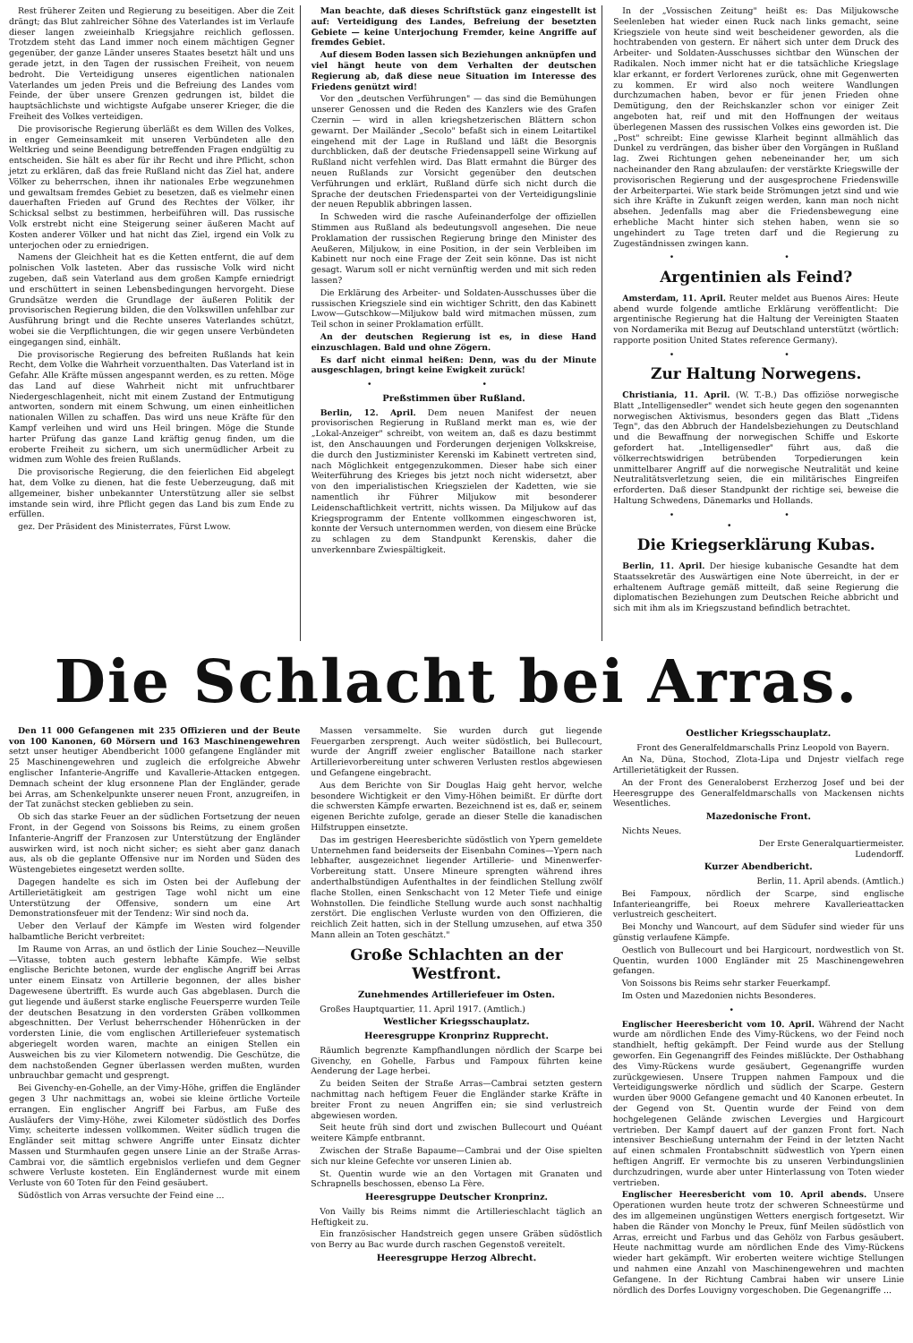Rest früherer Zeiten und Regierung zu beseitigen. Aber die Zeit drängt; das Blut zahlreicher Söhne des Vaterlandes ist im Verlaufe dieser langen zweieinhalb Kriegsjahre reichlich geflossen. Trotzdem steht das Land immer noch einem mächtigen Gegner gegenüber, der ganze Länder unseres Staates besetzt hält und uns gerade jetzt, in den Tagen der russischen Freiheit, von neuem bedroht. Die Verteidigung unseres eigentlichen nationalen Vaterlandes um jeden Preis und die Befreiung des Landes vom Feinde, der über unsere Grenzen gedrungen ist, bildet die hauptsächlichste und wichtigste Aufgabe unserer Krieger, die die Freiheit des Volkes verteidigen.
Die provisorische Regierung überläßt es dem Willen des Volkes, in enger Gemeinsamkeit mit unseren Verbündeten alle den Weltkrieg und seine Beendigung betreffenden Fragen endgültig zu entscheiden. Sie hält es aber für ihr Recht und ihre Pflicht, schon jetzt zu erklären, daß das freie Rußland nicht das Ziel hat, andere Völker zu beherrschen, ihnen ihr nationales Erbe wegzunehmen und gewaltsam fremdes Gebiet zu besetzen, daß es vielmehr einen dauerhaften Frieden auf Grund des Rechtes der Völker, ihr Schicksal selbst zu bestimmen, herbeiführen will. Das russische Volk erstrebt nicht eine Steigerung seiner äußeren Macht auf Kosten anderer Völker und hat nicht das Ziel, irgend ein Volk zu unterjochen oder zu erniedrigen.
Namens der Gleichheit hat es die Ketten entfernt, die auf dem polnischen Volk lasteten. Aber das russische Volk wird nicht zugeben, daß sein Vaterland aus dem großen Kampfe erniedrigt und erschüttert in seinen Lebensbedingungen hervorgeht. Diese Grundsätze werden die Grundlage der äußeren Politik der provisorischen Regierung bilden, die den Volkswillen unfehlbar zur Ausführung bringt und die Rechte unseres Vaterlandes schützt, wobei sie die Verpflichtungen, die wir gegen unsere Verbündeten eingegangen sind, einhält.
Die provisorische Regierung des befreiten Rußlands hat kein Recht, dem Volke die Wahrheit vorzuenthalten. Das Vaterland ist in Gefahr. Alle Kräfte müssen angespannt werden, es zu retten. Möge das Land auf diese Wahrheit nicht mit unfruchtbarer Niedergeschlagenheit, nicht mit einem Zustand der Entmutigung antworten, sondern mit einem Schwung, um einen einheitlichen nationalen Willen zu schaffen. Das wird uns neue Kräfte für den Kampf verleihen und wird uns Heil bringen. Möge die Stunde harter Prüfung das ganze Land kräftig genug finden, um die eroberte Freiheit zu sichern, um sich unermüdlicher Arbeit zu widmen zum Wohle des freien Rußlands.
Die provisorische Regierung, die den feierlichen Eid abgelegt hat, dem Volke zu dienen, hat die feste Ueberzeugung, daß mit allgemeiner, bisher unbekannter Unterstützung aller sie selbst imstande sein wird, ihre Pflicht gegen das Land bis zum Ende zu erfüllen.
gez. Der Präsident des Ministerrates, Fürst Lwow.
Man beachte, daß dieses Schriftstück ganz eingestellt ist auf: Verteidigung des Landes, Befreiung der besetzten Gebiete — keine Unterjochung Fremder, keine Angriffe auf fremdes Gebiet.
Auf diesem Boden lassen sich Beziehungen anknüpfen und viel hängt heute von dem Verhalten der deutschen Regierung ab, daß diese neue Situation im Interesse des Friedens genützt wird!
Vor den „deutschen Verführungen" — das sind die Bemühungen unserer Genossen und die Reden des Kanzlers wie des Grafen Czernin — wird in allen kriegshetzerischen Blättern schon gewarnt. Der Mailänder „Secolo" befaßt sich in einem Leitartikel eingehend mit der Lage in Rußland und läßt die Besorgnis durchblicken, daß der deutsche Friedensappell seine Wirkung auf Rußland nicht verfehlen wird. Das Blatt ermahnt die Bürger des neuen Rußlands zur Vorsicht gegenüber den deutschen Verführungen und erklärt, Rußland dürfe sich nicht durch die Sprache der deutschen Friedenspartei von der Verteidigungslinie der neuen Republik abbringen lassen.
In Schweden wird die rasche Aufeinanderfolge der offiziellen Stimmen aus Rußland als bedeutungsvoll angesehen. Die neue Proklamation der russischen Regierung bringe den Minister des Aeußeren, Miljukow, in eine Position, in der sein Verbleiben im Kabinett nur noch eine Frage der Zeit sein könne. Das ist nicht gesagt. Warum soll er nicht vernünftig werden und mit sich reden lassen?
Die Erklärung des Arbeiter- und Soldaten-Ausschusses über die russischen Kriegsziele sind ein wichtiger Schritt, den das Kabinett Lwow—Gutschkow—Miljukow bald wird mitmachen müssen, zum Teil schon in seiner Proklamation erfüllt.
An der deutschen Regierung ist es, in diese Hand einzuschlagen. Bald und ohne Zögern.
Es darf nicht einmal heißen: Denn, was du der Minute ausgeschlagen, bringt keine Ewigkeit zurück!
• •
Preßstimmen über Rußland.
Berlin, 12. April. Dem neuen Manifest der neuen provisorischen Regierung in Rußland merkt man es, wie der „Lokal-Anzeiger" schreibt, von weitem an, daß es dazu bestimmt ist, den Anschauungen und Forderungen derjenigen Volkskreise, die durch den Justizminister Kerenski im Kabinett vertreten sind, nach Möglichkeit entgegenzukommen. Dieser habe sich einer Weiterführung des Krieges bis jetzt noch nicht widersetzt, aber von den imperialistischen Kriegszielen der Kadetten, wie sie namentlich ihr Führer Miljukow mit besonderer Leidenschaftlichkeit vertritt, nichts wissen. Da Miljukow auf das Kriegsprogramm der Entente vollkommen eingeschworen ist, konnte der Versuch unternommen werden, von diesem eine Brücke zu schlagen zu dem Standpunkt Kerenskis, daher die unverkennbare Zwiespältigkeit.
In der „Vossischen Zeitung" heißt es: Das Miljukowsche Seelenleben hat wieder einen Ruck nach links gemacht, seine Kriegsziele von heute sind weit bescheidener geworden, als die hochtrabenden von gestern. Er nähert sich unter dem Druck des Arbeiter- und Soldaten-Ausschusses sichtbar den Wünschen der Radikalen. Noch immer nicht hat er die tatsächliche Kriegslage klar erkannt, er fordert Verlorenes zurück, ohne mit Gegenwerten zu kommen. Er wird also noch weitere Wandlungen durchzumachen haben, bevor er für jenen Frieden ohne Demütigung, den der Reichskanzler schon vor einiger Zeit angeboten hat, reif und mit den Hoffnungen der weitaus überlegenen Massen des russischen Volkes eins geworden ist. Die „Post" schreibt: Eine gewisse Klarheit beginnt allmählich das Dunkel zu verdrängen, das bisher über den Vorgängen in Rußland lag. Zwei Richtungen gehen nebeneinander her, um sich nacheinander den Rang abzulaufen: der verstärkte Kriegswille der provisorischen Regierung und der ausgesprochene Friedenswille der Arbeiterpartei. Wie stark beide Strömungen jetzt sind und wie sich ihre Kräfte in Zukunft zeigen werden, kann man noch nicht absehen. Jedenfalls mag aber die Friedensbewegung eine erhebliche Macht hinter sich stehen haben, wenn sie so ungehindert zu Tage treten darf und die Regierung zu Zugeständnissen zwingen kann.
• •
Argentinien als Feind?
Amsterdam, 11. April. Reuter meldet aus Buenos Aires: Heute abend wurde folgende amtliche Erklärung veröffentlicht: Die argentinische Regierung hat die Haltung der Vereinigten Staaten von Nordamerika mit Bezug auf Deutschland unterstützt (wörtlich: rapporte position United States reference Germany).
• •
Zur Haltung Norwegens.
Christiania, 11. April. (W. T.-B.) Das offiziöse norwegische Blatt „Intelligensedler" wendet sich heute gegen den sogenannten norwegischen Aktivismus, besonders gegen das Blatt „Tidens Tegn", das den Abbruch der Handelsbeziehungen zu Deutschland und die Bewaffnung der norwegischen Schiffe und Eskorte gefordert hat. „Intelligensedler" führt aus, daß die völkerrechtswidrigen betrübenden Torpedierungen kein unmittelbarer Angriff auf die norwegische Neutralität und keine Neutralitätsverletzung seien, die ein militärisches Eingreifen erforderten. Daß dieser Standpunkt der richtige sei, beweise die Haltung Schwedens, Dänemarks und Hollands.
• • •
Die Kriegserklärung Kubas.
Berlin, 11. April. Der hiesige kubanische Gesandte hat dem Staatssekretär des Auswärtigen eine Note überreicht, in der er erhaltenem Auftrage gemäß mitteilt, daß seine Regierung die diplomatischen Beziehungen zum Deutschen Reiche abbricht und sich mit ihm als im Kriegszustand befindlich betrachtet.
Die Schlacht bei Arras.
Den 11 000 Gefangenen mit 235 Offizieren und der Beute von 100 Kanonen, 60 Mörsern und 163 Maschinengewehren setzt unser heutiger Abendbericht 1000 gefangene Engländer mit 25 Maschinengewehren und zugleich die erfolgreiche Abwehr englischer Infanterie-Angriffe und Kavallerie-Attacken entgegen. Demnach scheint der klug ersonnene Plan der Engländer, gerade bei Arras, am Schenkelpunkte unserer neuen Front, anzugreifen, in der Tat zunächst stecken geblieben zu sein.
Ob sich das starke Feuer an der südlichen Fortsetzung der neuen Front, in der Gegend von Soissons bis Reims, zu einem großen Infanterie-Angriff der Franzosen zur Unterstützung der Engländer auswirken wird, ist noch nicht sicher; es sieht aber ganz danach aus, als ob die geplante Offensive nur im Norden und Süden des Wüstengebietes eingesetzt werden sollte.
Dagegen handelte es sich im Osten bei der Auflebung der Artillerietätigkeit am gestrigen Tage wohl nicht um eine Unterstützung der Offensive, sondern um eine Art Demonstrationsfeuer mit der Tendenz: Wir sind noch da.
Ueber den Verlauf der Kämpfe im Westen wird folgender halbamtliche Bericht verbreitet:
Im Raume von Arras, an und östlich der Linie Souchez—Neuville—Vitasse, tobten auch gestern lebhafte Kämpfe. Wie selbst englische Berichte betonen, wurde der englische Angriff bei Arras unter einem Einsatz von Artillerie begonnen, der alles bisher Dagewesene übertrifft. Es wurde auch Gas abgeblasen. Durch die gut liegende und äußerst starke englische Feuersperre wurden Teile der deutschen Besatzung in den vordersten Gräben vollkommen abgeschnitten. Der Verlust beherrschender Höhenrücken in der vordersten Linie, die vom englischen Artilleriefeuer systematisch abgeriegelt worden waren, machte an einigen Stellen ein Ausweichen bis zu vier Kilometern notwendig. Die Geschütze, die dem nachstoßenden Gegner überlassen werden mußten, wurden unbrauchbar gemacht und gesprengt.
Bei Givenchy-en-Gohelle, an der Vimy-Höhe, griffen die Engländer gegen 3 Uhr nachmittags an, wobei sie kleine örtliche Vorteile errangen. Ein englischer Angriff bei Farbus, am Fuße des Ausläufers der Vimy-Höhe, zwei Kilometer südöstlich des Dorfes Vimy, scheiterte indessen vollkommen. Weiter südlich trugen die Engländer seit mittag schwere Angriffe unter Einsatz dichter Massen und Sturmhaufen gegen unsere Linie an der Straße Arras-Cambrai vor, die sämtlich ergebnislos verliefen und dem Gegner schwere Verluste kosteten. Ein Engländernest wurde mit einem Verluste von 60 Toten für den Feind gesäubert.
Südöstlich von Arras versuchte der Feind eine ...
Massen versammelte. Sie wurden durch gut liegende Feuergarben zersprengt. Auch weiter südöstlich, bei Bullecourt, wurde der Angriff zweier englischer Bataillone nach starker Artillerievorbereitung unter schweren Verlusten restlos abgewiesen und Gefangene eingebracht.
Aus dem Berichte von Sir Douglas Haig geht hervor, welche besondere Wichtigkeit er den Vimy-Höhen beimißt. Er dürfte dort die schwersten Kämpfe erwarten. Bezeichnend ist es, daß er, seinem eigenen Berichte zufolge, gerade an dieser Stelle die kanadischen Hilfstruppen einsetzte.
Das im gestrigen Heeresberichte südöstlich von Ypern gemeldete Unternehmen fand beiderseits der Eisenbahn Comines—Ypern nach lebhafter, ausgezeichnet liegender Artillerie- und Minenwerfer-Vorbereitung statt. Unsere Mineure sprengten während ihres anderthalbstündigen Aufenthaltes in der feindlichen Stellung zwölf flache Stollen, einen Senkschacht von 12 Meter Tiefe und einige Wohnstollen. Die feindliche Stellung wurde auch sonst nachhaltig zerstört. Die englischen Verluste wurden von den Offizieren, die reichlich Zeit hatten, sich in der Stellung umzusehen, auf etwa 350 Mann allein an Toten geschätzt."
Große Schlachten an der Westfront.
Zunehmendes Artilleriefeuer im Osten.
Großes Hauptquartier, 11. April 1917. (Amtlich.)
Westlicher Kriegsschauplatz.
Heeresgruppe Kronprinz Rupprecht.
Räumlich begrenzte Kampfhandlungen nördlich der Scarpe bei Givenchy, en Gohelle, Farbus und Fampoux führten keine Aenderung der Lage herbei.
Zu beiden Seiten der Straße Arras—Cambrai setzten gestern nachmittag nach heftigem Feuer die Engländer starke Kräfte in breiter Front zu neuen Angriffen ein; sie sind verlustreich abgewiesen worden.
Seit heute früh sind dort und zwischen Bullecourt und Quéant weitere Kämpfe entbrannt.
Zwischen der Straße Bapaume—Cambrai und der Oise spielten sich nur kleine Gefechte vor unseren Linien ab.
St. Quentin wurde wie an den Vortagen mit Granaten und Schrapnells beschossen, ebenso La Fère.
Heeresgruppe Deutscher Kronprinz.
Von Vailly bis Reims nimmt die Artillerieschlacht täglich an Heftigkeit zu.
Ein französischer Handstreich gegen unsere Gräben südöstlich von Berry au Bac wurde durch raschen Gegenstoß vereitelt.
Heeresgruppe Herzog Albrecht.
Oestlicher Kriegsschauplatz.
Front des Generalfeldmarschalls Prinz Leopold von Bayern.
An Na, Düna, Stochod, Zlota-Lipa und Dnjestr vielfach rege Artillerietätigkeit der Russen.
An der Front des Generaloberst Erzherzog Josef und bei der Heeresgruppe des Generalfeldmarschalls von Mackensen nichts Wesentliches.
Mazedonische Front.
Nichts Neues.
Der Erste Generalquartiermeister.
Ludendorff.
Kurzer Abendbericht.
Berlin, 11. April abends. (Amtlich.)
Bei Fampoux, nördlich der Scarpe, sind englische Infanterieangriffe, bei Roeux mehrere Kavallerieattacken verlustreich gescheitert.
Bei Monchy und Wancourt, auf dem Südufer sind wieder für uns günstig verlaufene Kämpfe.
Oestlich von Bullecourt und bei Hargicourt, nordwestlich von St. Quentin, wurden 1000 Engländer mit 25 Maschinengewehren gefangen.
Von Soissons bis Reims sehr starker Feuerkampf.
Im Osten und Mazedonien nichts Besonderes.
•
Englischer Heeresbericht vom 10. April. Während der Nacht wurde am nördlichen Ende des Vimy-Rückens, wo der Feind noch standhielt, heftig gekämpft. Der Feind wurde aus der Stellung geworfen. Ein Gegenangriff des Feindes mißlückte. Der Osthabhang des Vimy-Rückens wurde gesäubert, Gegenangriffe wurden zurückgewiesen. Unsere Truppen nahmen Fampoux und die Verteidigungswerke nördlich und südlich der Scarpe. Gestern wurden über 9000 Gefangene gemacht und 40 Kanonen erbeutet. In der Gegend von St. Quentin wurde der Feind von dem hochgelegenen Gelände zwischen Levergies und Hargicourt vertrieben. Der Kampf dauert auf der ganzen Front fort. Nach intensiver Beschießung unternahm der Feind in der letzten Nacht auf einen schmalen Frontabschnitt südwestlich von Ypern einen heftigen Angriff. Er vermochte bis zu unseren Verbindungslinien durchzudringen, wurde aber unter Hinterlassung von Toten wieder vertrieben.
Englischer Heeresbericht vom 10. April abends. Unsere Operationen wurden heute trotz der schweren Schneestürme und des im allgemeinen ungünstigen Wetters energisch fortgesetzt. Wir haben die Ränder von Monchy le Preux, fünf Meilen südöstlich von Arras, erreicht und Farbus und das Gehölz von Farbus gesäubert. Heute nachmittag wurde am nördlichen Ende des Vimy-Rückens wieder hart gekämpft. Wir eroberten weitere wichtige Stellungen und nahmen eine Anzahl von Maschinengewehren und machten Gefangene. In der Richtung Cambrai haben wir unsere Linie nördlich des Dorfes Louvigny vorgeschoben. Die Gegenangriffe ...